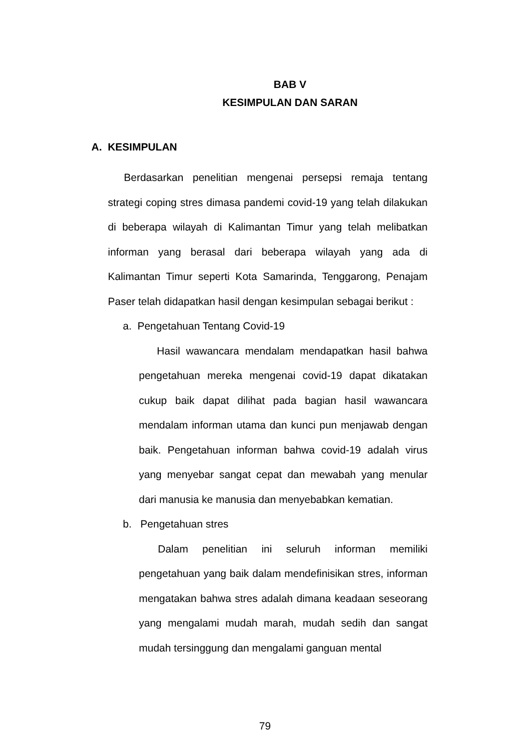BAB V
KESIMPULAN DAN SARAN
A. KESIMPULAN
Berdasarkan penelitian mengenai persepsi remaja tentang strategi coping stres dimasa pandemi covid-19 yang telah dilakukan di beberapa wilayah di Kalimantan Timur yang telah melibatkan informan yang berasal dari beberapa wilayah yang ada di Kalimantan Timur seperti Kota Samarinda, Tenggarong, Penajam Paser telah didapatkan hasil dengan kesimpulan sebagai berikut :
a. Pengetahuan Tentang Covid-19
Hasil wawancara mendalam mendapatkan hasil bahwa pengetahuan mereka mengenai covid-19 dapat dikatakan cukup baik dapat dilihat pada bagian hasil wawancara mendalam informan utama dan kunci pun menjawab dengan baik. Pengetahuan informan bahwa covid-19 adalah virus yang menyebar sangat cepat dan mewabah yang menular dari manusia ke manusia dan menyebabkan kematian.
b. Pengetahuan stres
Dalam penelitian ini seluruh informan memiliki pengetahuan yang baik dalam mendefinisikan stres, informan mengatakan bahwa stres adalah dimana keadaan seseorang yang mengalami mudah marah, mudah sedih dan sangat mudah tersinggung dan mengalami ganguan mental
79